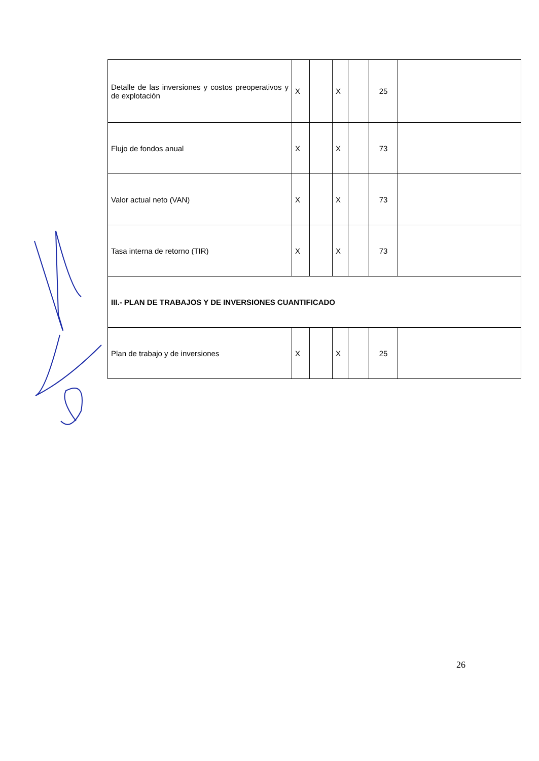| Detalle de las inversiones y costos preoperativos y de explotación | X | | X | | 25 | |
| Flujo de fondos anual | X | | X | | 73 | |
| Valor actual neto (VAN) | X | | X | | 73 | |
| Tasa interna de retorno (TIR) | X | | X | | 73 | |
| III.- PLAN DE TRABAJOS Y DE INVERSIONES CUANTIFICADO | | | | | | |
| Plan de trabajo y de inversiones | X | | X | | 25 | |
26